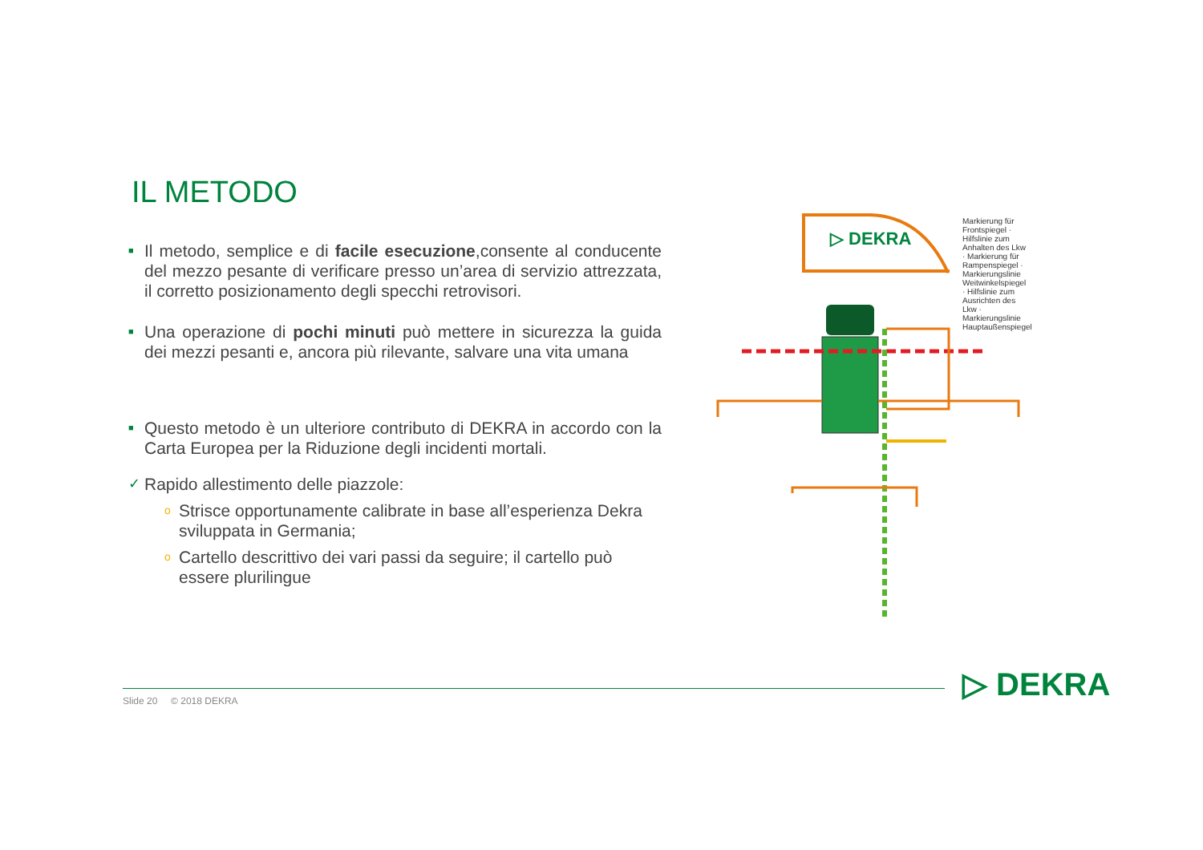IL METODO
■
Il metodo, semplice e di facile esecuzione,consente al conducente del mezzo pesante di verificare presso un’area di servizio attrezzata, il corretto posizionamento degli specchi retrovisori.
■
Una operazione di pochi minuti può mettere in sicurezza la guida dei mezzi pesanti e, ancora più rilevante, salvare una vita umana
■
Questo metodo è un ulteriore contributo di DEKRA in accordo con la Carta Europea per la Riduzione degli incidenti mortali.
✓
Rapido allestimento delle piazzole:
o
Strisce opportunamente calibrate in base all’esperienza Dekra sviluppata in Germania;
o
Cartello descrittivo dei vari passi da seguire; il cartello può essere plurilingue
▷ DEKRA
Markierung für Frontspiegel · Hilfslinie zum Anhalten des Lkw · Markierung für Rampenspiegel · Markierungslinie Weitwinkelspiegel · Hilfslinie zum Ausrichten des Lkw · Markierungslinie Hauptaußenspiegel
Slide 20 © 2018 DEKRA ▷ DEKRA